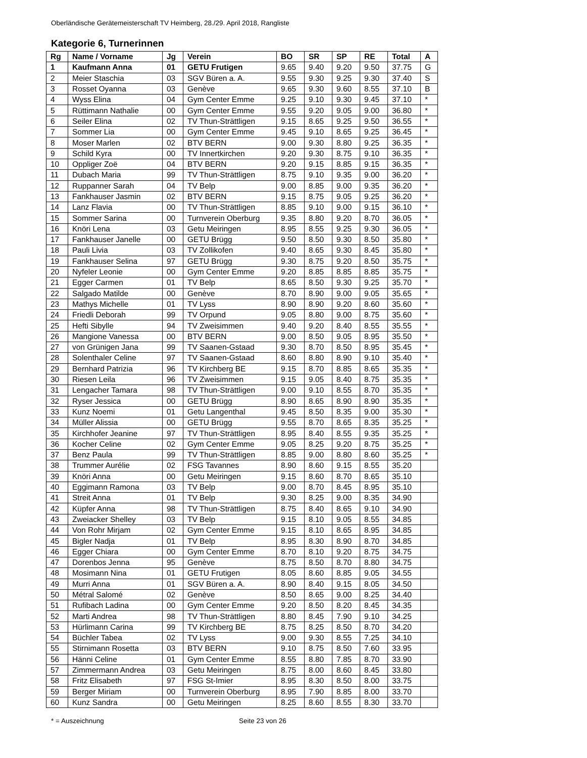Oberländische Gerätemeisterschaft TV Heimberg, 28./29. April 2018, Rangliste
Kategorie 6, Turnerinnen
| Rg | Name / Vorname | Jg | Verein | BO | SR | SP | RE | Total | A |
| --- | --- | --- | --- | --- | --- | --- | --- | --- | --- |
| 1 | Kaufmann Anna | 01 | GETU Frutigen | 9.65 | 9.40 | 9.20 | 9.50 | 37.75 | G |
| 2 | Meier Staschia | 03 | SGV Büren a. A. | 9.55 | 9.30 | 9.25 | 9.30 | 37.40 | S |
| 3 | Rosset Oyanna | 03 | Genève | 9.65 | 9.30 | 9.60 | 8.55 | 37.10 | B |
| 4 | Wyss Elina | 04 | Gym Center Emme | 9.25 | 9.10 | 9.30 | 9.45 | 37.10 | * |
| 5 | Rüttimann Nathalie | 00 | Gym Center Emme | 9.55 | 9.20 | 9.05 | 9.00 | 36.80 | * |
| 6 | Seiler Elina | 02 | TV Thun-Strättligen | 9.15 | 8.65 | 9.25 | 9.50 | 36.55 | * |
| 7 | Sommer Lia | 00 | Gym Center Emme | 9.45 | 9.10 | 8.65 | 9.25 | 36.45 | * |
| 8 | Moser Marlen | 02 | BTV BERN | 9.00 | 9.30 | 8.80 | 9.25 | 36.35 | * |
| 9 | Schild Kyra | 00 | TV Innertkirchen | 9.20 | 9.30 | 8.75 | 9.10 | 36.35 | * |
| 10 | Oppliger Zoë | 04 | BTV BERN | 9.20 | 9.15 | 8.85 | 9.15 | 36.35 | * |
| 11 | Dubach Maria | 99 | TV Thun-Strättligen | 8.75 | 9.10 | 9.35 | 9.00 | 36.20 | * |
| 12 | Ruppanner Sarah | 04 | TV Belp | 9.00 | 8.85 | 9.00 | 9.35 | 36.20 | * |
| 13 | Fankhauser Jasmin | 02 | BTV BERN | 9.15 | 8.75 | 9.05 | 9.25 | 36.20 | * |
| 14 | Lanz Flavia | 00 | TV Thun-Strättligen | 8.85 | 9.10 | 9.00 | 9.15 | 36.10 | * |
| 15 | Sommer Sarina | 00 | Turnverein Oberburg | 9.35 | 8.80 | 9.20 | 8.70 | 36.05 | * |
| 16 | Knöri Lena | 03 | Getu Meiringen | 8.95 | 8.55 | 9.25 | 9.30 | 36.05 | * |
| 17 | Fankhauser Janelle | 00 | GETU Brügg | 9.50 | 8.50 | 9.30 | 8.50 | 35.80 | * |
| 18 | Pauli Livia | 03 | TV Zollikofen | 9.40 | 8.65 | 9.30 | 8.45 | 35.80 | * |
| 19 | Fankhauser Selina | 97 | GETU Brügg | 9.30 | 8.75 | 9.20 | 8.50 | 35.75 | * |
| 20 | Nyfeler Leonie | 00 | Gym Center Emme | 9.20 | 8.85 | 8.85 | 8.85 | 35.75 | * |
| 21 | Egger Carmen | 01 | TV Belp | 8.65 | 8.50 | 9.30 | 9.25 | 35.70 | * |
| 22 | Salgado Matilde | 00 | Genève | 8.70 | 8.90 | 9.00 | 9.05 | 35.65 | * |
| 23 | Mathys Michelle | 01 | TV Lyss | 8.90 | 8.90 | 9.20 | 8.60 | 35.60 | * |
| 24 | Friedli Deborah | 99 | TV Orpund | 9.05 | 8.80 | 9.00 | 8.75 | 35.60 | * |
| 25 | Hefti Sibylle | 94 | TV Zweisimmen | 9.40 | 9.20 | 8.40 | 8.55 | 35.55 | * |
| 26 | Mangione Vanessa | 00 | BTV BERN | 9.00 | 8.50 | 9.05 | 8.95 | 35.50 | * |
| 27 | von Grünigen Jana | 99 | TV Saanen-Gstaad | 9.30 | 8.70 | 8.50 | 8.95 | 35.45 | * |
| 28 | Solenthaler Celine | 97 | TV Saanen-Gstaad | 8.60 | 8.80 | 8.90 | 9.10 | 35.40 | * |
| 29 | Bernhard Patrizia | 96 | TV Kirchberg BE | 9.15 | 8.70 | 8.85 | 8.65 | 35.35 | * |
| 30 | Riesen Leila | 96 | TV Zweisimmen | 9.15 | 9.05 | 8.40 | 8.75 | 35.35 | * |
| 31 | Lengacher Tamara | 98 | TV Thun-Strättligen | 9.00 | 9.10 | 8.55 | 8.70 | 35.35 | * |
| 32 | Ryser Jessica | 00 | GETU Brügg | 8.90 | 8.65 | 8.90 | 8.90 | 35.35 | * |
| 33 | Kunz Noemi | 01 | Getu Langenthal | 9.45 | 8.50 | 8.35 | 9.00 | 35.30 | * |
| 34 | Müller Alissia | 00 | GETU Brügg | 9.55 | 8.70 | 8.65 | 8.35 | 35.25 | * |
| 35 | Kirchhofer Jeanine | 97 | TV Thun-Strättligen | 8.95 | 8.40 | 8.55 | 9.35 | 35.25 | * |
| 36 | Kocher Celine | 02 | Gym Center Emme | 9.05 | 8.25 | 9.20 | 8.75 | 35.25 | * |
| 37 | Benz Paula | 99 | TV Thun-Strättligen | 8.85 | 9.00 | 8.80 | 8.60 | 35.25 | * |
| 38 | Trummer Aurélie | 02 | FSG Tavannes | 8.90 | 8.60 | 9.15 | 8.55 | 35.20 | |
| 39 | Knöri Anna | 00 | Getu Meiringen | 9.15 | 8.60 | 8.70 | 8.65 | 35.10 | |
| 40 | Eggimann Ramona | 03 | TV Belp | 9.00 | 8.70 | 8.45 | 8.95 | 35.10 | |
| 41 | Streit Anna | 01 | TV Belp | 9.30 | 8.25 | 9.00 | 8.35 | 34.90 | |
| 42 | Küpfer Anna | 98 | TV Thun-Strättligen | 8.75 | 8.40 | 8.65 | 9.10 | 34.90 | |
| 43 | Zweiacker Shelley | 03 | TV Belp | 9.15 | 8.10 | 9.05 | 8.55 | 34.85 | |
| 44 | Von Rohr Mirjam | 02 | Gym Center Emme | 9.15 | 8.10 | 8.65 | 8.95 | 34.85 | |
| 45 | Bigler Nadja | 01 | TV Belp | 8.95 | 8.30 | 8.90 | 8.70 | 34.85 | |
| 46 | Egger Chiara | 00 | Gym Center Emme | 8.70 | 8.10 | 9.20 | 8.75 | 34.75 | |
| 47 | Dorenbos Jenna | 95 | Genève | 8.75 | 8.50 | 8.70 | 8.80 | 34.75 | |
| 48 | Mosimann Nina | 01 | GETU Frutigen | 8.05 | 8.60 | 8.85 | 9.05 | 34.55 | |
| 49 | Murri Anna | 01 | SGV Büren a. A. | 8.90 | 8.40 | 9.15 | 8.05 | 34.50 | |
| 50 | Métral Salomé | 02 | Genève | 8.50 | 8.65 | 9.00 | 8.25 | 34.40 | |
| 51 | Rufibach Ladina | 00 | Gym Center Emme | 9.20 | 8.50 | 8.20 | 8.45 | 34.35 | |
| 52 | Marti Andrea | 98 | TV Thun-Strättligen | 8.80 | 8.45 | 7.90 | 9.10 | 34.25 | |
| 53 | Hürlimann Carina | 99 | TV Kirchberg BE | 8.75 | 8.25 | 8.50 | 8.70 | 34.20 | |
| 54 | Büchler Tabea | 02 | TV Lyss | 9.00 | 9.30 | 8.55 | 7.25 | 34.10 | |
| 55 | Stirnimann Rosetta | 03 | BTV BERN | 9.10 | 8.75 | 8.50 | 7.60 | 33.95 | |
| 56 | Hänni Celine | 01 | Gym Center Emme | 8.55 | 8.80 | 7.85 | 8.70 | 33.90 | |
| 57 | Zimmermann Andrea | 03 | Getu Meiringen | 8.75 | 8.00 | 8.60 | 8.45 | 33.80 | |
| 58 | Fritz Elisabeth | 97 | FSG St-Imier | 8.95 | 8.30 | 8.50 | 8.00 | 33.75 | |
| 59 | Berger Miriam | 00 | Turnverein Oberburg | 8.95 | 7.90 | 8.85 | 8.00 | 33.70 | |
| 60 | Kunz Sandra | 00 | Getu Meiringen | 8.25 | 8.60 | 8.55 | 8.30 | 33.70 | |
* = Auszeichnung Seite 23 von 26